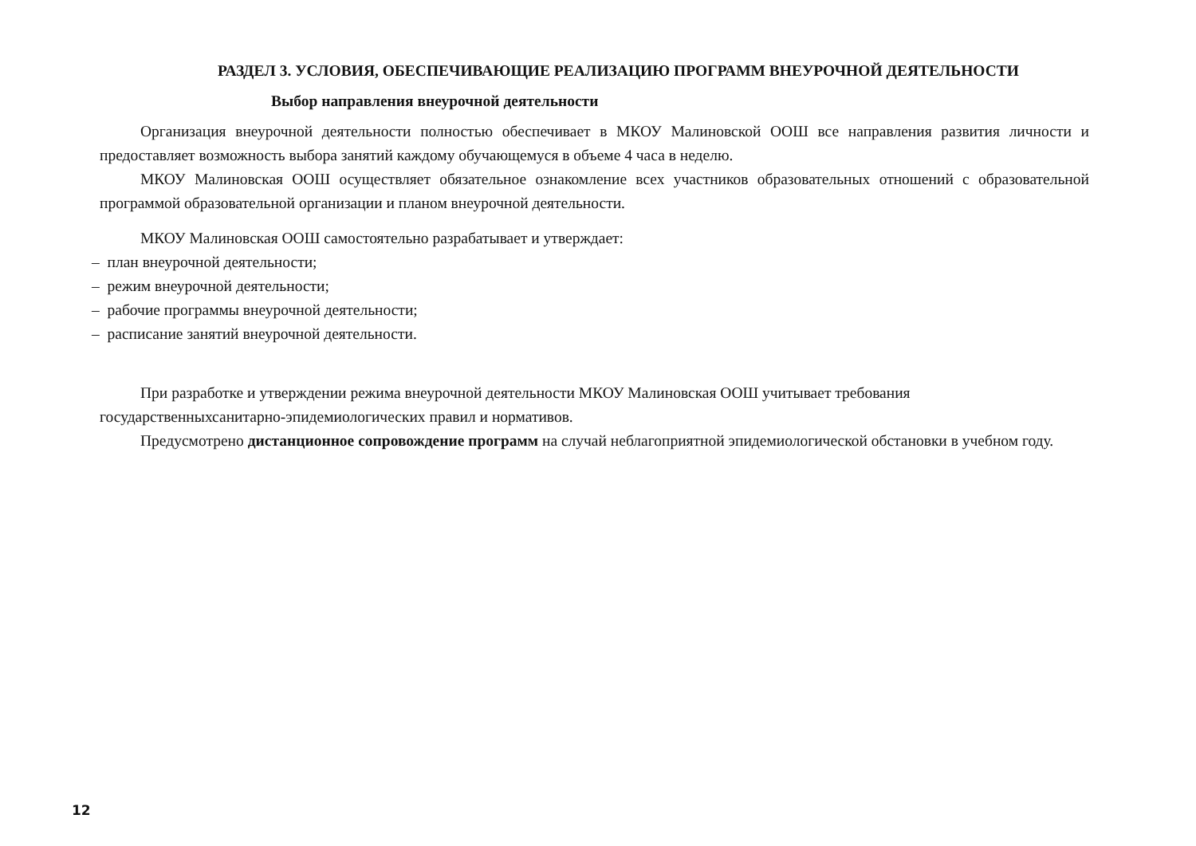РАЗДЕЛ 3. УСЛОВИЯ, ОБЕСПЕЧИВАЮЩИЕ РЕАЛИЗАЦИЮ ПРОГРАММ ВНЕУРОЧНОЙ ДЕЯТЕЛЬНОСТИ
Выбор направления внеурочной деятельности
Организация внеурочной деятельности полностью обеспечивает в МКОУ Малиновской ООШ все направления развития личности и предоставляет возможность выбора занятий каждому обучающемуся в объеме 4 часа в неделю.
МКОУ Малиновская ООШ осуществляет обязательное ознакомление всех участников образовательных отношений с образовательной программой образовательной организации и планом внеурочной деятельности.
МКОУ Малиновская ООШ самостоятельно разрабатывает и утверждает:
– план внеурочной деятельности;
– режим внеурочной деятельности;
– рабочие программы внеурочной деятельности;
– расписание занятий внеурочной деятельности.
При разработке и утверждении режима внеурочной деятельности МКОУ Малиновская ООШ учитывает требования государственныхсанитарно-эпидемиологических правил и нормативов.
Предусмотрено дистанционное сопровождение программ на случай неблагоприятной эпидемиологической обстановки в учебном году.
12